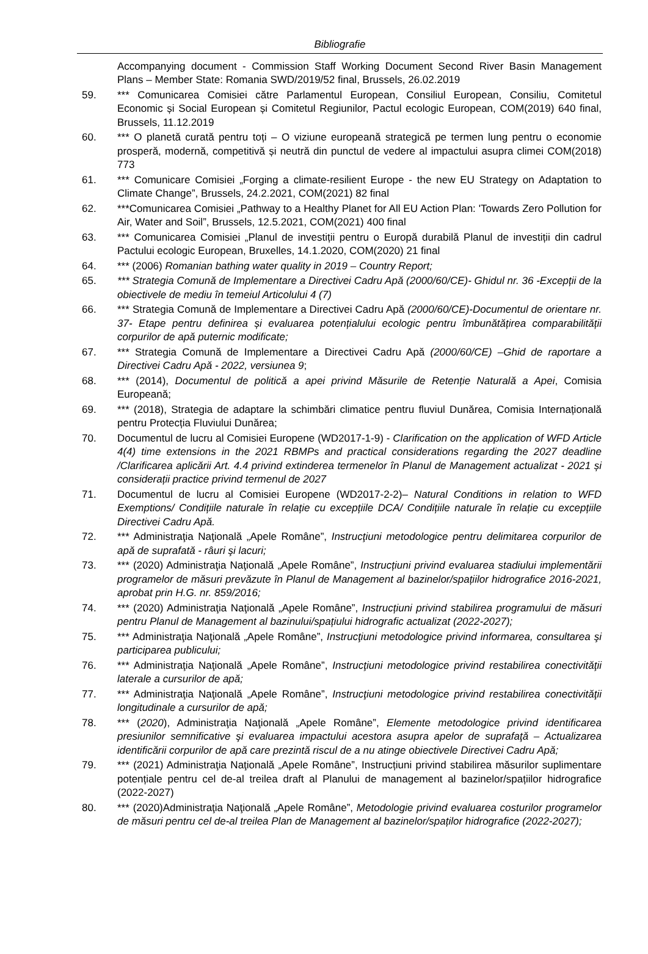Bibliografie
Accompanying document - Commission Staff Working Document Second River Basin Management Plans – Member State: Romania SWD/2019/52 final, Brussels, 26.02.2019
59. *** Comunicarea Comisiei către Parlamentul European, Consiliul European, Consiliu, Comitetul Economic și Social European și Comitetul Regiunilor, Pactul ecologic European, COM(2019) 640 final, Brussels, 11.12.2019
60. *** O planetă curată pentru toți – O viziune europeană strategică pe termen lung pentru o economie prosperă, modernă, competitivă și neutră din punctul de vedere al impactului asupra climei COM(2018) 773
61. *** Comunicare Comisiei „Forging a climate-resilient Europe - the new EU Strategy on Adaptation to Climate Change”, Brussels, 24.2.2021, COM(2021) 82 final
62. ***Comunicarea Comisiei „Pathway to a Healthy Planet for All EU Action Plan: 'Towards Zero Pollution for Air, Water and Soil”, Brussels, 12.5.2021, COM(2021) 400 final
63. *** Comunicarea Comisiei „Planul de investiții pentru o Europă durabilă Planul de investiții din cadrul Pactului ecologic European, Bruxelles, 14.1.2020, COM(2020) 21 final
64. *** (2006) Romanian bathing water quality in 2019 – Country Report;
65. *** Strategia Comună de Implementare a Directivei Cadru Apă (2000/60/CE)- Ghidul nr. 36 -Excepții de la obiectivele de mediu în temeiul Articolului 4 (7)
66. *** Strategia Comună de Implementare a Directivei Cadru Apă (2000/60/CE)-Documentul de orientare nr. 37- Etape pentru definirea și evaluarea potențialului ecologic pentru îmbunătățirea comparabilității corpurilor de apă puternic modificate;
67. *** Strategia Comună de Implementare a Directivei Cadru Apă (2000/60/CE) –Ghid de raportare a Directivei Cadru Apă - 2022, versiunea 9;
68. *** (2014), Documentul de politică a apei privind Măsurile de Retenție Naturală a Apei, Comisia Europeană;
69. *** (2018), Strategia de adaptare la schimbări climatice pentru fluviul Dunărea, Comisia Internațională pentru Protecția Fluviului Dunărea;
70. Documentul de lucru al Comisiei Europene (WD2017-1-9) - Clarification on the application of WFD Article 4(4) time extensions in the 2021 RBMPs and practical considerations regarding the 2027 deadline /Clarificarea aplicării Art. 4.4 privind extinderea termenelor în Planul de Management actualizat - 2021 și considerații practice privind termenul de 2027
71. Documentul de lucru al Comisiei Europene (WD2017-2-2)– Natural Conditions in relation to WFD Exemptions/ Condițiile naturale în relație cu excepțiile DCA/ Condițiile naturale în relație cu excepțiile Directivei Cadru Apă.
72. *** Administraţia Naţională „Apele Române”, Instrucţiuni metodologice pentru delimitarea corpurilor de apă de suprafată - râuri şi lacuri;
73. *** (2020) Administraţia Naţională „Apele Române”, Instrucțiuni privind evaluarea stadiului implementării programelor de măsuri prevăzute în Planul de Management al bazinelor/spațiilor hidrografice 2016-2021, aprobat prin H.G. nr. 859/2016;
74. *** (2020) Administraţia Naţională „Apele Române”, Instrucțiuni privind stabilirea programului de măsuri pentru Planul de Management al bazinului/spațiului hidrografic actualizat (2022-2027);
75. *** Administraţia Naţională „Apele Române”, Instrucţiuni metodologice privind informarea, consultarea şi participarea publicului;
76. *** Administraţia Naţională „Apele Române”, Instrucţiuni metodologice privind restabilirea conectivităţii laterale a cursurilor de apă;
77. *** Administraţia Naţională „Apele Române”, Instrucţiuni metodologice privind restabilirea conectivităţii longitudinale a cursurilor de apă;
78. *** (2020), Administraţia Naţională „Apele Române”, Elemente metodologice privind identificarea presiunilor semnificative şi evaluarea impactului acestora asupra apelor de suprafaţă – Actualizarea identificării corpurilor de apă care prezintă riscul de a nu atinge obiectivele Directivei Cadru Apă;
79. *** (2021) Administraţia Naţională „Apele Române”, Instrucțiuni privind stabilirea măsurilor suplimentare potențiale pentru cel de-al treilea draft al Planului de management al bazinelor/spațiilor hidrografice (2022-2027)
80. *** (2020)Administraţia Naţională „Apele Române”, Metodologie privind evaluarea costurilor programelor de măsuri pentru cel de-al treilea Plan de Management al bazinelor/spaților hidrografice (2022-2027);